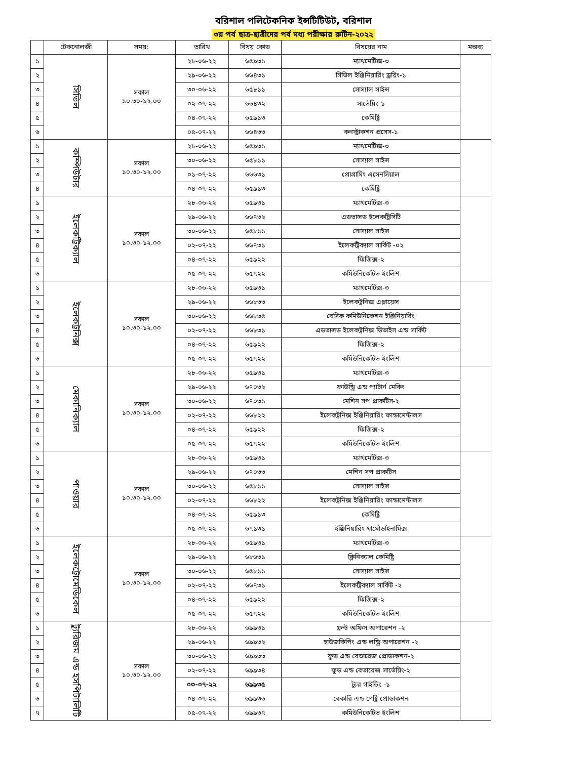বরিশাল পলিটেকনিক ইন্সটিটিউট, বরিশাল
৩য় পর্ব ছাত্র-ছাত্রীদের পর্ব মধ্য পরীক্ষার রুটিন-২০২২
| | টেকনোলজী | সময়: | তারিখ | বিষয় কোড | বিষয়ের নাম | মন্তব্য |
| --- | --- | --- | --- | --- | --- | --- |
| ১ | সিভিল | সকাল ১০.৩০-১২.০০ | ২৮-০৬-২২ | ৬৫৯৩১ | ম্যাথমেটিক্স-৩ | |
| ২ | | | ২৯-০৬-২২ | ৬৬৪৩১ | সিভিল ইঞ্জিনিয়ারিং ড্রয়িং-১ | |
| ৩ | | | ৩০-০৬-২২ | ৬৫৮১১ | সোস্যাল সাইন্স | |
| ৪ | | | ০২-০৭-২২ | ৬৬৪৩২ | সার্ভেয়িং-১ | |
| ৫ | | | ০৪-০৭-২২ | ৬৫৯১৩ | কেমিষ্ট্রি | |
| ৬ | | | ০৫-০৭-২২ | ৬৬৪৩৩ | কনস্ট্রাকশন প্রসেস-১ | |
| ১ | কম্পিউটার | সকাল ১০.৩০-১২.০০ | ২৮-০৬-২২ | ৬৫৯৩১ | ম্যাথমেটিক্স-৩ | |
| ২ | | | ৩০-০৬-২২ | ৬৫৮১১ | সোস্যাল সাইন্স | |
| ৩ | | | ০১-০৭-২২ | ৬৬৬৩১ | প্রোগ্রামিং এসেনসিয়াল | |
| ৪ | | | ০৪-০৭-২২ | ৬৫৯১৩ | কেমিষ্ট্রি | |
| ১ | ইলেকট্রিক্যাল | সকাল ১০.৩০-১২.০০ | ২৮-০৬-২২ | ৬৫৯৩১ | ম্যাথমেটিক্স-৩ | |
| ২ | | | ২৯-০৬-২২ | ৬৬৭৩২ | এডভান্সড ইলেকট্রিসিটি | |
| ৩ | | | ৩০-০৬-২২ | ৬৫৮১১ | সোস্যাল সাইন্স | |
| ৪ | | | ০২-০৭-২২ | ৬৬৭৩১ | ইলেকট্রিক্যাল সার্কিট -০২ | |
| ৫ | | | ০৪-০৭-২২ | ৬৫৯২২ | ফিজিক্স-২ | |
| ৬ | | | ০৫-০৭-২২ | ৬৫৭২২ | কমিউনিকেটিভ ইংলিশ | |
| ১ | ইলেকট্রনিক্স | সকাল ১০.৩০-১২.০০ | ২৮-০৬-২২ | ৬৫৯৩১ | ম্যাথমেটিক্স-৩ | |
| ২ | | | ২৯-০৬-২২ | ৬৬৮৩৩ | ইলেকট্রনিক্স এপ্লায়েন্স | |
| ৩ | | | ৩০-০৬-২২ | ৬৬৮৩৫ | বেসিক কমিউনিকেশন ইঞ্জিনিয়ারিং | |
| ৪ | | | ০২-০৭-২২ | ৬৬৮৩১ | এডভান্সড ইলেকট্রনিক্স ডিভাইস এন্ড সার্কিট | |
| ৫ | | | ০৪-০৭-২২ | ৬৫৯২২ | ফিজিক্স-২ | |
| ৬ | | | ০৫-০৭-২২ | ৬৫৭২২ | কমিউনিকেটিভ ইংলিশ | |
| ১ | মেকানিক্যাল | সকাল ১০.৩০-১২.০০ | ২৮-০৬-২২ | ৬৫৯৩১ | ম্যাথমেটিক্স-৩ | |
| ২ | | | ২৯-০৬-২২ | ৬৭০৩২ | ফাউন্ড্রি এন্ড প্যাটার্ন মেকিং | |
| ৩ | | | ৩০-০৬-২২ | ৬৭০৩১ | মেশিন সপ প্রাকটিস-২ | |
| ৪ | | | ০২-০৭-২২ | ৬৬৮২২ | ইলেকট্রনিক্স ইঞ্জিনিয়ারিং ফান্ডামেন্টালস | |
| ৫ | | | ০৪-০৭-২২ | ৬৫৯২২ | ফিজিক্স-২ | |
| ৬ | | | ০৫-০৭-২২ | ৬৫৭২২ | কমিউনিকেটিভ ইংলিশ | |
| ১ | পাওয়ার | সকাল ১০.৩০-১২.০০ | ২৮-০৬-২২ | ৬৫৯৩১ | ম্যাথমেটিক্স-৩ | |
| ২ | | | ২৯-০৬-২২ | ৬৭০৩৩ | মেশিন সপ প্রাকটিস | |
| ৩ | | | ৩০-০৬-২২ | ৬৫৮১১ | সোস্যাল সাইন্স | |
| ৪ | | | ০২-০৭-২২ | ৬৬৮২২ | ইলেকট্রনিক্স ইঞ্জিনিয়ারিং ফান্ডামেন্টালস | |
| ৫ | | | ০৪-০৭-২২ | ৬৫৯১৩ | কেমিষ্ট্রি | |
| ৬ | | | ০৫-০৭-২২ | ৬৭১৩১ | ইঞ্জিনিয়ারিং থার্মোডাইনামিক্স | |
| ১ | ইলেকট্রোমেডিকেল | সকাল ১০.৩০-১২.০০ | ২৮-০৬-২২ | ৬৫৯৩১ | ম্যাথমেটিক্স-৩ | |
| ২ | | | ২৯-০৬-২২ | ৬৮৬৩১ | ক্লিনিক্যাল কেমিষ্ট্রি | |
| ৩ | | | ৩০-০৬-২২ | ৬৫৮১১ | সোস্যাল সাইন্স | |
| ৪ | | | ০২-০৭-২২ | ৬৬৭৩১ | ইলেকট্রিক্যাল সার্কিট -২ | |
| ৫ | | | ০৪-০৭-২২ | ৬৫৯২২ | ফিজিক্স-২ | |
| ৬ | | | ০৫-০৭-২২ | ৬৫৭২২ | কমিউনিকেটিভ ইংলিশ | |
| ১ | ট্যুরিজম এন্ড হসপিটালিটি | সকাল ১০.৩০-১২.০০ | ২৮-০৬-২২ | ৬৯৯৩১ | ফ্রন্ট অফিস অপারেশন -২ | |
| ২ | | | ২৯-০৬-২২ | ৬৯৯৩২ | হাউজকিপিং এন্ড লন্ড্রি অপারেশন -২ | |
| ৩ | | | ৩০-০৬-২২ | ৬৯৯৩৩ | ফুড এন্ড বেভারেজ প্রোডাকশন-২ | |
| ৪ | | | ০২-০৭-২২ | ৬৯৯৩৪ | ফুড এন্ড বেভারেজ সার্ভেয়িং-২ | |
| ৫ | | | ০৩-০৭-২২ | ৬৯৯৩৫ | ট্যুর গাইডিং -১ | |
| ৬ | | | ০৪-০৭-২২ | ৬৯৯৩৬ | বেকারি এন্ড পেষ্ট্রি প্রোডাকশন | |
| ৭ | | | ০৫-০৭-২২ | ৬৯৯৩৭ | কমিউনিকেটিভ ইংলিশ | |